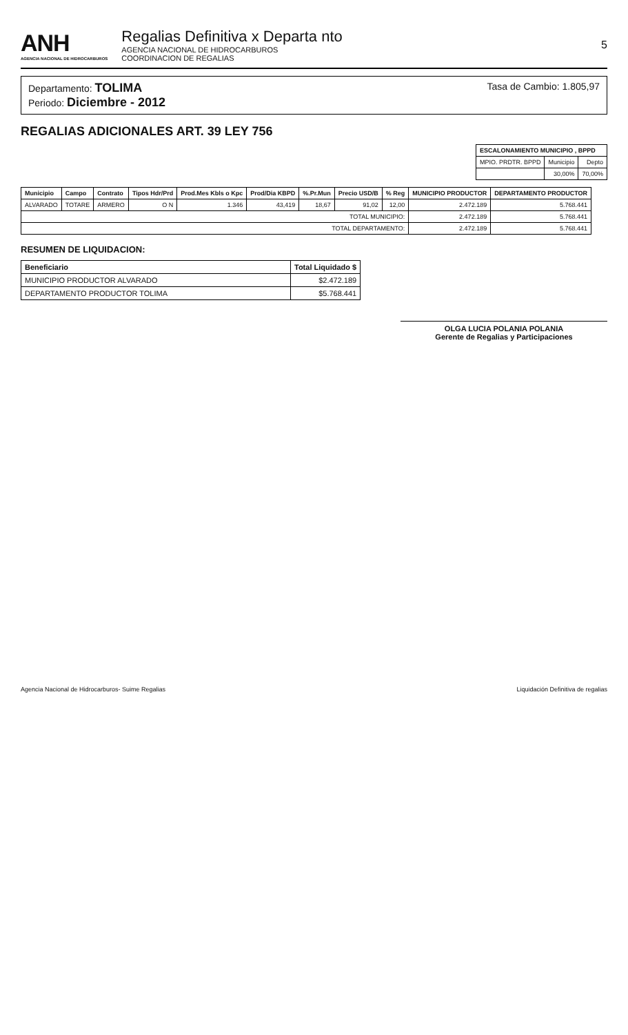ANH
AGENCIA NACIONAL DE HIDROCARBUROS
Regalias Definitiva x Departa nto
AGENCIA NACIONAL DE HIDROCARBUROS
COORDINACION DE REGALIAS
5
Departamento: TOLIMA
Periodo: Diciembre - 2012
Tasa de Cambio: 1.805,97
REGALIAS ADICIONALES ART. 39 LEY 756
| ESCALONAMIENTO MUNICIPIO , BPPD | | |
| --- | --- | --- |
| MPIO. PRDTR. BPPD | Municipio | Depto |
| | 30,00% | 70,00% |
| Municipio | Campo | Contrato | Tipos Hdr/Prd | Prod.Mes Kbls o Kpc | Prod/Dia KBPD | %.Pr.Mun | Precio USD/B | % Reg | MUNICIPIO PRODUCTOR | DEPARTAMENTO PRODUCTOR |
| --- | --- | --- | --- | --- | --- | --- | --- | --- | --- | --- |
| ALVARADO | TOTARE | ARMERO | O N | 1.346 | 43,419 | 18,67 | 91,02 | 12,00 | 2.472.189 | 5.768.441 |
| TOTAL MUNICIPIO: | | | | | | | | | 2.472.189 | 5.768.441 |
| TOTAL DEPARTAMENTO: | | | | | | | | | 2.472.189 | 5.768.441 |
RESUMEN DE LIQUIDACION:
| Beneficiario | Total Liquidado $ |
| --- | --- |
| MUNICIPIO PRODUCTOR ALVARADO | $2.472.189 |
| DEPARTAMENTO PRODUCTOR TOLIMA | $5.768.441 |
OLGA LUCIA POLANIA POLANIA
Gerente de Regalias y Participaciones
Agencia Nacional de Hidrocarburos- Suime Regalias Liquidación Definitiva de regalias